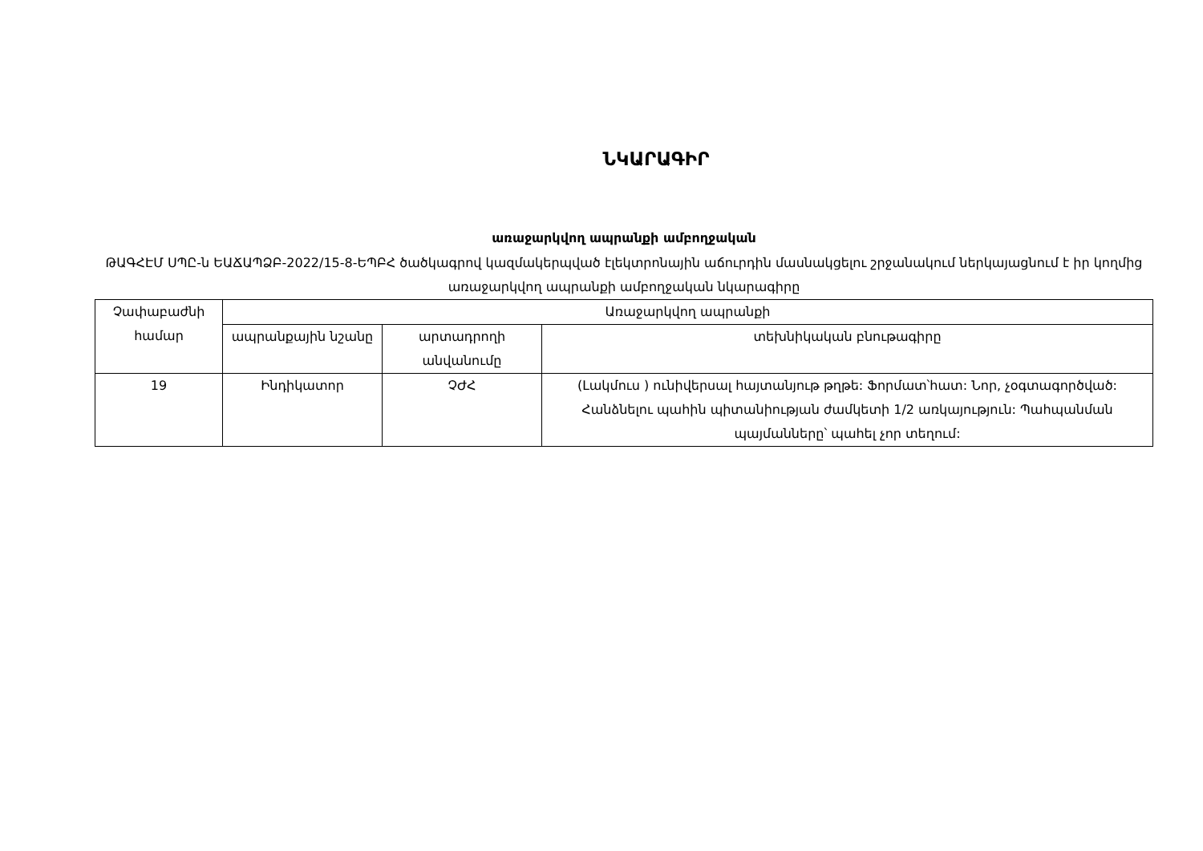ՆԿԱՐԱԳԻՐ
առաջարկվող ապրանքի ամբողջական
ԹԱԳՀԷՄ ՍՊԸ-ն ԵԱՃԱՊՁԲ-2022/15-8-ԵՊԲՀ ծածկագրով կազմակերպված էլեկտրոնային աճուրդին մասնակցելու շրջանակում ներկայացնում է իր կողմից առաջարկվող ապրանքի ամբողջական նկարագիրը
| Չափաբաժնի համար | Առաջարկվող ապրանքի | | |
| --- | --- | --- | --- |
| | ապրանքային նշանը | արտադրողի անվանումը | տեխնիկական բնութագիրը |
| 19 | Ինդիկատոր | ՉԺՀ | (Լակմուս ) ունիվերսալ հայտանյութ թղթե: Ֆորմատ՝հատ: Նոր, չօգտագործված: Հանձնելու պահին պիտանիության ժամկետի 1/2 առկայություն: Պահպանման պայմանները՝ պահել չոր տեղում: |